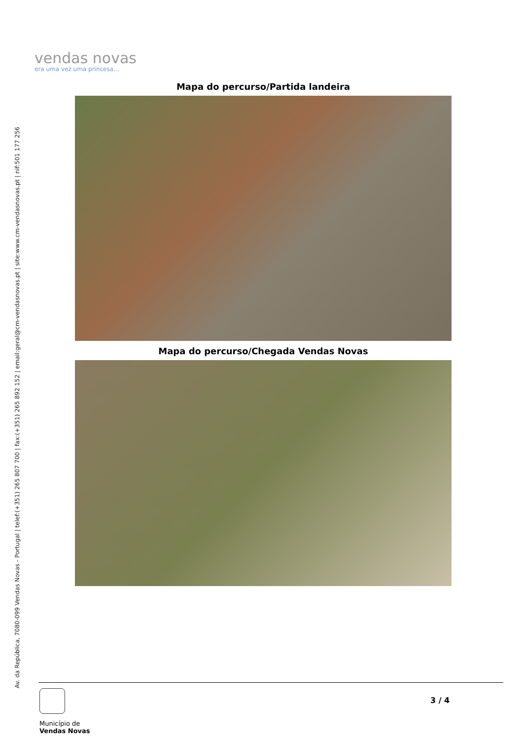vendas novas
era uma vez uma princesa...
Av. da República, 7080-099 Vendas Novas - Portugal | telef:(+351) 265 807 700 | fax:(+351) 265 892 152 | email:geral@cm-vendasnovas.pt | site:www.cm-vendasnovas.pt | nif:501 177 256
Mapa do percurso/Partida landeira
Mapa do percurso/Chegada Vendas Novas
Município de
Vendas Novas
3 / 4